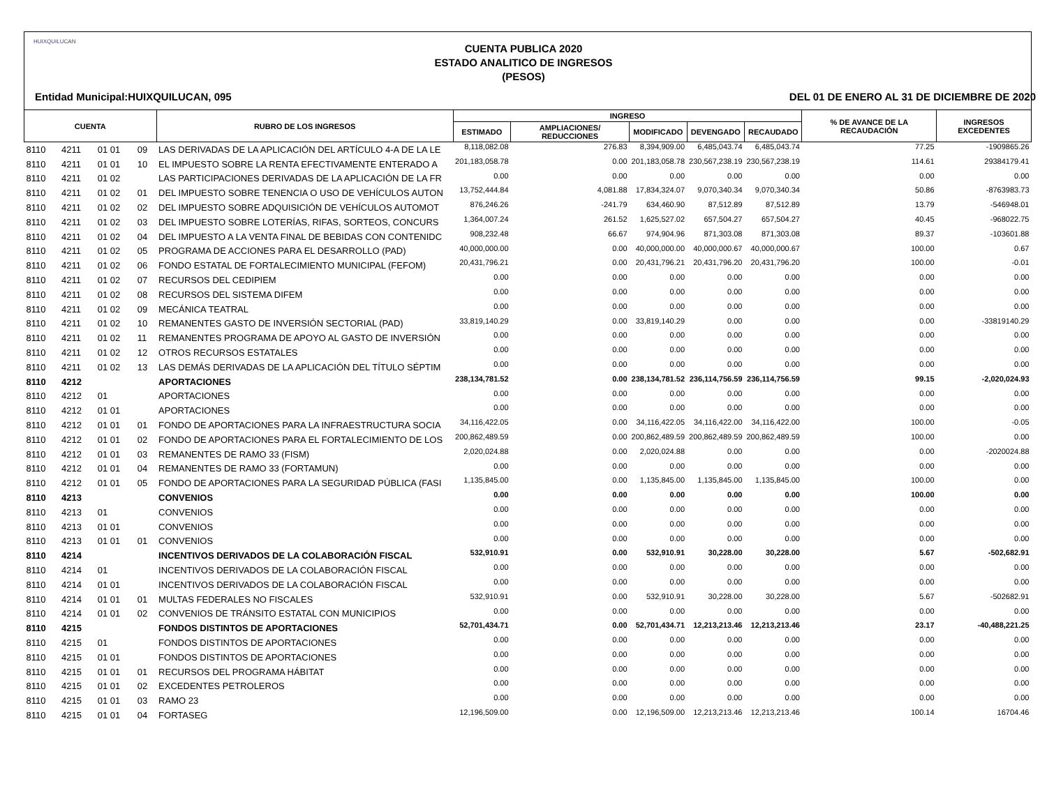HUIXQUILUCAN
CUENTA PUBLICA 2020
ESTADO ANALITICO DE INGRESOS
(PESOS)
Entidad Municipal:HUIXQUILUCAN, 095 DEL 01 DE ENERO AL 31 DE DICIEMBRE DE 2020
| CUENTA | | | | RUBRO DE LOS INGRESOS | INGRESO | | | | | % DE AVANCE DE LA RECAUDACIÓN | INGRESOS EXCEDENTES |
| --- | --- | --- | --- | --- | --- | --- | --- | --- | --- | --- | --- |
| | | | | | ESTIMADO | AMPLIACIONES/ REDUCCIONES | MODIFICADO | DEVENGADO | RECAUDADO | | |
| 8110 | 4211 | 01 01 | 09 | LAS DERIVADAS DE LA APLICACIÓN DEL ARTÍCULO 4-A DE LA LE | 8,118,082.08 | 276.83 | 8,394,909.00 | 6,485,043.74 | 6,485,043.74 | 77.25 | -1909865.26 |
| 8110 | 4211 | 01 01 | 10 | EL IMPUESTO SOBRE LA RENTA EFECTIVAMENTE ENTERADO A | 201,183,058.78 | 0.00 | 201,183,058.78 | 230,567,238.19 | 230,567,238.19 | 114.61 | 29384179.41 |
| 8110 | 4211 | 01 02 | | LAS PARTICIPACIONES DERIVADAS DE LA APLICACIÓN DE LA FR | 0.00 | 0.00 | 0.00 | 0.00 | 0.00 | 0.00 | 0.00 |
| 8110 | 4211 | 01 02 | 01 | DEL IMPUESTO SOBRE TENENCIA O USO DE VEHÍCULOS AUTON | 13,752,444.84 | 4,081.88 | 17,834,324.07 | 9,070,340.34 | 9,070,340.34 | 50.86 | -8763983.73 |
| 8110 | 4211 | 01 02 | 02 | DEL IMPUESTO SOBRE ADQUISICIÓN DE VEHÍCULOS AUTOMOT | 876,246.26 | -241.79 | 634,460.90 | 87,512.89 | 87,512.89 | 13.79 | -546948.01 |
| 8110 | 4211 | 01 02 | 03 | DEL IMPUESTO SOBRE LOTERÍAS, RIFAS, SORTEOS, CONCURS | 1,364,007.24 | 261.52 | 1,625,527.02 | 657,504.27 | 657,504.27 | 40.45 | -968022.75 |
| 8110 | 4211 | 01 02 | 04 | DEL IMPUESTO A LA VENTA FINAL DE BEBIDAS CON CONTENIDC | 908,232.48 | 66.67 | 974,904.96 | 871,303.08 | 871,303.08 | 89.37 | -103601.88 |
| 8110 | 4211 | 01 02 | 05 | PROGRAMA DE ACCIONES PARA EL DESARROLLO (PAD) | 40,000,000.00 | 0.00 | 40,000,000.00 | 40,000,000.67 | 40,000,000.67 | 100.00 | 0.67 |
| 8110 | 4211 | 01 02 | 06 | FONDO ESTATAL DE FORTALECIMIENTO MUNICIPAL (FEFOM) | 20,431,796.21 | 0.00 | 20,431,796.21 | 20,431,796.20 | 20,431,796.20 | 100.00 | -0.01 |
| 8110 | 4211 | 01 02 | 07 | RECURSOS DEL CEDIPIEM | 0.00 | 0.00 | 0.00 | 0.00 | 0.00 | 0.00 | 0.00 |
| 8110 | 4211 | 01 02 | 08 | RECURSOS DEL SISTEMA DIFEM | 0.00 | 0.00 | 0.00 | 0.00 | 0.00 | 0.00 | 0.00 |
| 8110 | 4211 | 01 02 | 09 | MECÁNICA TEATRAL | 0.00 | 0.00 | 0.00 | 0.00 | 0.00 | 0.00 | 0.00 |
| 8110 | 4211 | 01 02 | 10 | REMANENTES GASTO DE INVERSIÓN SECTORIAL (PAD) | 33,819,140.29 | 0.00 | 33,819,140.29 | 0.00 | 0.00 | 0.00 | -33819140.29 |
| 8110 | 4211 | 01 02 | 11 | REMANENTES PROGRAMA DE APOYO AL GASTO DE INVERSIÓN | 0.00 | 0.00 | 0.00 | 0.00 | 0.00 | 0.00 | 0.00 |
| 8110 | 4211 | 01 02 | 12 | OTROS RECURSOS ESTATALES | 0.00 | 0.00 | 0.00 | 0.00 | 0.00 | 0.00 | 0.00 |
| 8110 | 4211 | 01 02 | 13 | LAS DEMÁS DERIVADAS DE LA APLICACIÓN DEL TÍTULO SÉPTIM | 0.00 | 0.00 | 0.00 | 0.00 | 0.00 | 0.00 | 0.00 |
| 8110 | 4212 | | | APORTACIONES | 238,134,781.52 | 0.00 | 238,134,781.52 | 236,114,756.59 | 236,114,756.59 | 99.15 | -2,020,024.93 |
| 8110 | 4212 | 01 | | APORTACIONES | 0.00 | 0.00 | 0.00 | 0.00 | 0.00 | 0.00 | 0.00 |
| 8110 | 4212 | 01 01 | | APORTACIONES | 0.00 | 0.00 | 0.00 | 0.00 | 0.00 | 0.00 | 0.00 |
| 8110 | 4212 | 01 01 | 01 | FONDO DE APORTACIONES PARA LA INFRAESTRUCTURA SOCIA | 34,116,422.05 | 0.00 | 34,116,422.05 | 34,116,422.00 | 34,116,422.00 | 100.00 | -0.05 |
| 8110 | 4212 | 01 01 | 02 | FONDO DE APORTACIONES PARA EL FORTALECIMIENTO DE LOS | 200,862,489.59 | 0.00 | 200,862,489.59 | 200,862,489.59 | 200,862,489.59 | 100.00 | 0.00 |
| 8110 | 4212 | 01 01 | 03 | REMANENTES DE RAMO 33 (FISM) | 2,020,024.88 | 0.00 | 2,020,024.88 | 0.00 | 0.00 | 0.00 | -2020024.88 |
| 8110 | 4212 | 01 01 | 04 | REMANENTES DE RAMO 33 (FORTAMUN) | 0.00 | 0.00 | 0.00 | 0.00 | 0.00 | 0.00 | 0.00 |
| 8110 | 4212 | 01 01 | 05 | FONDO DE APORTACIONES PARA LA SEGURIDAD PÚBLICA (FASI | 1,135,845.00 | 0.00 | 1,135,845.00 | 1,135,845.00 | 1,135,845.00 | 100.00 | 0.00 |
| 8110 | 4213 | | | CONVENIOS | 0.00 | 0.00 | 0.00 | 0.00 | 0.00 | 100.00 | 0.00 |
| 8110 | 4213 | 01 | | CONVENIOS | 0.00 | 0.00 | 0.00 | 0.00 | 0.00 | 0.00 | 0.00 |
| 8110 | 4213 | 01 01 | | CONVENIOS | 0.00 | 0.00 | 0.00 | 0.00 | 0.00 | 0.00 | 0.00 |
| 8110 | 4213 | 01 01 | 01 | CONVENIOS | 0.00 | 0.00 | 0.00 | 0.00 | 0.00 | 0.00 | 0.00 |
| 8110 | 4214 | | | INCENTIVOS DERIVADOS DE LA COLABORACIÓN FISCAL | 532,910.91 | 0.00 | 532,910.91 | 30,228.00 | 30,228.00 | 5.67 | -502,682.91 |
| 8110 | 4214 | 01 | | INCENTIVOS DERIVADOS DE LA COLABORACIÓN FISCAL | 0.00 | 0.00 | 0.00 | 0.00 | 0.00 | 0.00 | 0.00 |
| 8110 | 4214 | 01 01 | | INCENTIVOS DERIVADOS DE LA COLABORACIÓN FISCAL | 0.00 | 0.00 | 0.00 | 0.00 | 0.00 | 0.00 | 0.00 |
| 8110 | 4214 | 01 01 | 01 | MULTAS FEDERALES NO FISCALES | 532,910.91 | 0.00 | 532,910.91 | 30,228.00 | 30,228.00 | 5.67 | -502682.91 |
| 8110 | 4214 | 01 01 | 02 | CONVENIOS DE TRÁNSITO ESTATAL CON MUNICIPIOS | 0.00 | 0.00 | 0.00 | 0.00 | 0.00 | 0.00 | 0.00 |
| 8110 | 4215 | | | FONDOS DISTINTOS DE APORTACIONES | 52,701,434.71 | 0.00 | 52,701,434.71 | 12,213,213.46 | 12,213,213.46 | 23.17 | -40,488,221.25 |
| 8110 | 4215 | 01 | | FONDOS DISTINTOS DE APORTACIONES | 0.00 | 0.00 | 0.00 | 0.00 | 0.00 | 0.00 | 0.00 |
| 8110 | 4215 | 01 01 | | FONDOS DISTINTOS DE APORTACIONES | 0.00 | 0.00 | 0.00 | 0.00 | 0.00 | 0.00 | 0.00 |
| 8110 | 4215 | 01 01 | 01 | RECURSOS DEL PROGRAMA HÁBITAT | 0.00 | 0.00 | 0.00 | 0.00 | 0.00 | 0.00 | 0.00 |
| 8110 | 4215 | 01 01 | 02 | EXCEDENTES PETROLEROS | 0.00 | 0.00 | 0.00 | 0.00 | 0.00 | 0.00 | 0.00 |
| 8110 | 4215 | 01 01 | 03 | RAMO 23 | 0.00 | 0.00 | 0.00 | 0.00 | 0.00 | 0.00 | 0.00 |
| 8110 | 4215 | 01 01 | 04 | FORTASEG | 12,196,509.00 | 0.00 | 12,196,509.00 | 12,213,213.46 | 12,213,213.46 | 100.14 | 16704.46 |